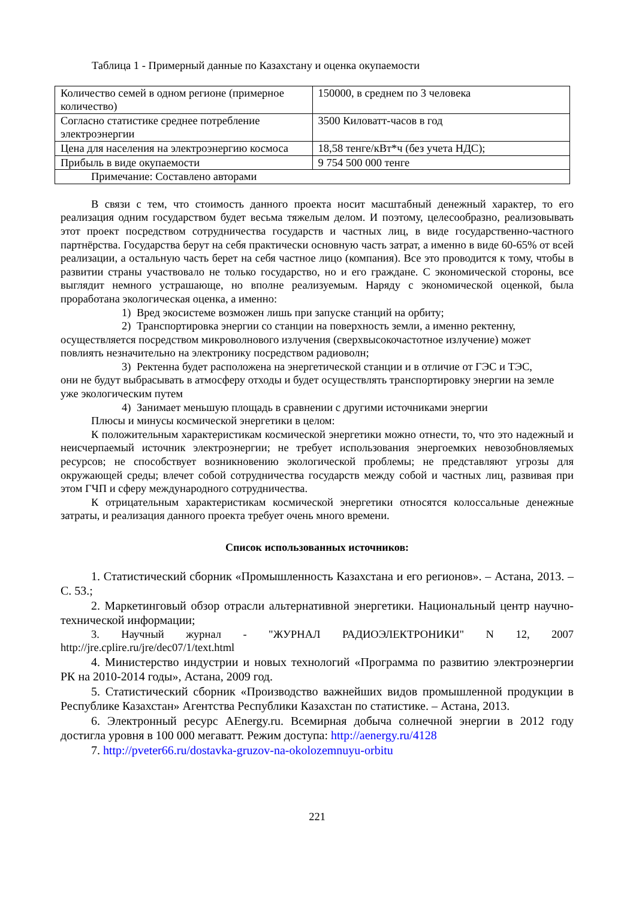Таблица 1 - Примерный данные по Казахстану и оценка окупаемости
| Количество семей в одном регионе (примерное количество) | 150000, в среднем по 3 человека |
| Согласно статистике среднее потребление электроэнергии | 3500 Киловатт-часов в год |
| Цена для населения на электроэнергию космоса | 18,58 тенге/кВт*ч (без учета НДС); |
| Прибыль в виде окупаемости | 9 754 500 000 тенге |
| Примечание: Составлено авторами | |
В связи с тем, что стоимость данного проекта носит масштабный денежный характер, то его реализация одним государством будет весьма тяжелым делом. И поэтому, целесообразно, реализовывать этот проект посредством сотрудничества государств и частных лиц, в виде государственно-частного партнёрства. Государства берут на себя практически основную часть затрат, а именно в виде 60-65% от всей реализации, а остальную часть берет на себя частное лицо (компания). Все это проводится к тому, чтобы в развитии страны участвовало не только государство, но и его граждане. С экономической стороны, все выглядит немного устрашающе, но вполне реализуемым. Наряду с экономической оценкой, была проработана экологическая оценка, а именно:
1) Вред экосистеме возможен лишь при запуске станций на орбиту;
2) Транспортировка энергии со станции на поверхность земли, а именно ректенну,
осуществляется посредством микроволнового излучения (сверхвысокочастотное излучение) может повлиять незначительно на электронику посредством радиоволн;
3) Ректенна будет расположена на энергетической станции и в отличие от ГЭС и ТЭС,
они не будут выбрасывать в атмосферу отходы и будет осуществлять транспортировку энергии на земле уже экологическим путем
4) Занимает меньшую площадь в сравнении с другими источниками энергии
Плюсы и минусы космической энергетики в целом:
К положительным характеристикам космической энергетики можно отнести, то, что это надежный и неисчерпаемый источник электроэнергии; не требует использования энергоемких невозобновляемых ресурсов; не способствует возникновению экологической проблемы; не представляют угрозы для окружающей среды; влечет собой сотрудничества государств между собой и частных лиц, развивая при этом ГЧП и сферу международного сотрудничества.
К отрицательным характеристикам космической энергетики относятся колоссальные денежные затраты, и реализация данного проекта требует очень много времени.
Список использованных источников:
1. Статистический сборник «Промышленность Казахстана и его регионов». – Астана, 2013. – С. 53.;
2. Маркетинговый обзор отрасли альтернативной энергетики. Национальный центр научно-технической информации;
3. Научный журнал - "ЖУРНАЛ РАДИОЭЛЕКТРОНИКИ" N 12, 2007 http://jre.cplire.ru/jre/dec07/1/text.html
4. Министерство индустрии и новых технологий «Программа по развитию электроэнергии РК на 2010-2014 годы», Астана, 2009 год.
5. Статистический сборник «Производство важнейших видов промышленной продукции в Республике Казахстан» Агентства Республики Казахстан по статистике. – Астана, 2013.
6. Электронный ресурс AEnergy.ru. Всемирная добыча солнечной энергии в 2012 году достигла уровня в 100 000 мегаватт. Режим доступа: http://aenergy.ru/4128
7. http://pveter66.ru/dostavka-gruzov-na-okolozemnuyu-orbitu
221